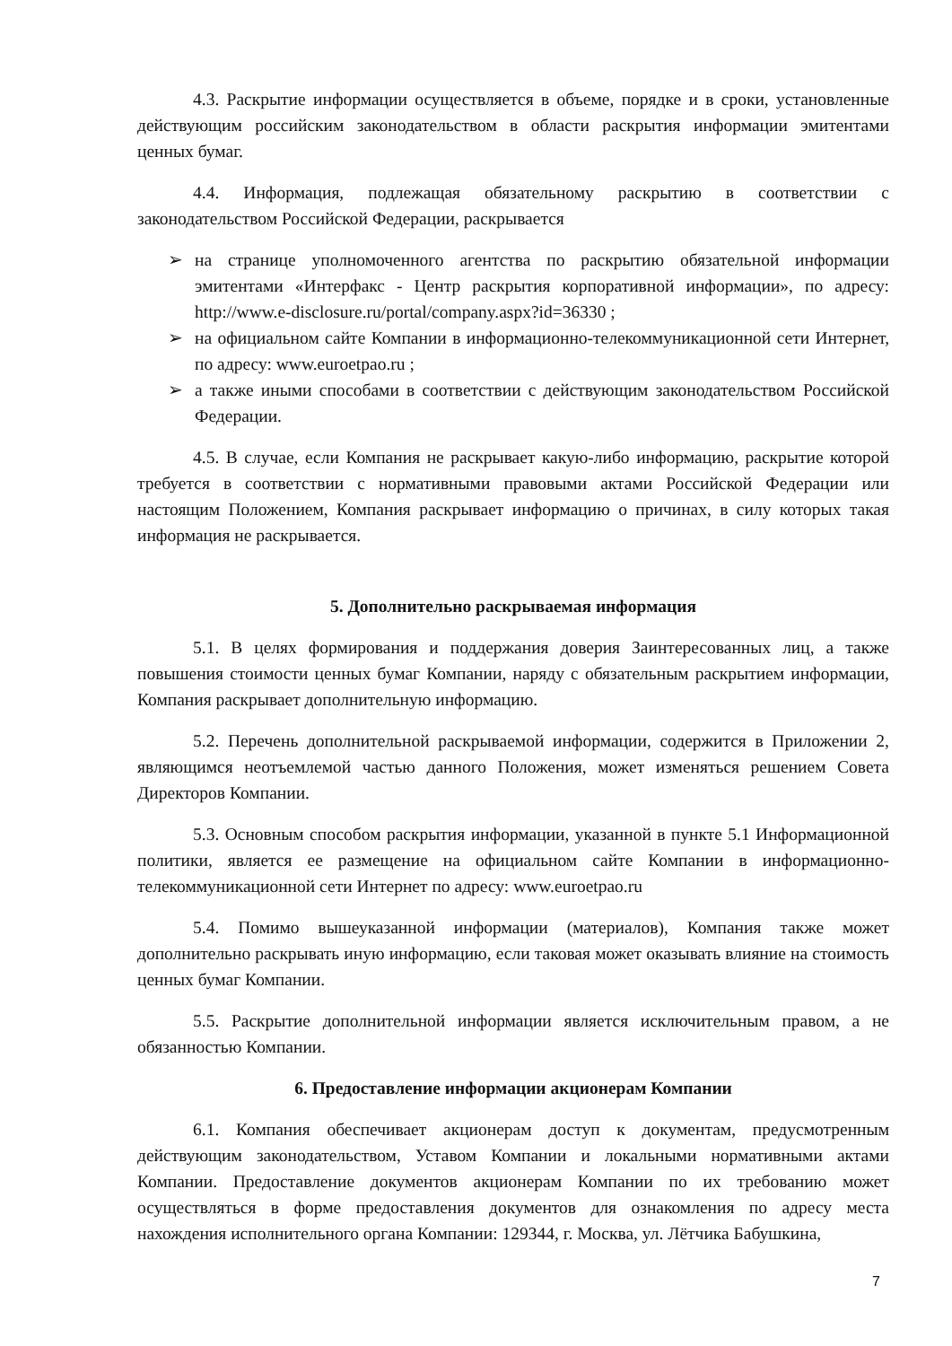4.3. Раскрытие информации осуществляется в объеме, порядке и в сроки, установленные действующим российским законодательством в области раскрытия информации эмитентами ценных бумаг.
4.4. Информация, подлежащая обязательному раскрытию в соответствии с законодательством Российской Федерации, раскрывается
➢ на странице уполномоченного агентства по раскрытию обязательной информации эмитентами «Интерфакс - Центр раскрытия корпоративной информации», по адресу: http://www.e-disclosure.ru/portal/company.aspx?id=36330 ;
➢ на официальном сайте Компании в информационно-телекоммуникационной сети Интернет, по адресу: www.euroetpao.ru ;
➢ а также иными способами в соответствии с действующим законодательством Российской Федерации.
4.5. В случае, если Компания не раскрывает какую-либо информацию, раскрытие которой требуется в соответствии с нормативными правовыми актами Российской Федерации или настоящим Положением, Компания раскрывает информацию о причинах, в силу которых такая информация не раскрывается.
5. Дополнительно раскрываемая информация
5.1. В целях формирования и поддержания доверия Заинтересованных лиц, а также повышения стоимости ценных бумаг Компании, наряду с обязательным раскрытием информации, Компания раскрывает дополнительную информацию.
5.2. Перечень дополнительной раскрываемой информации, содержится в Приложении 2, являющимся неотъемлемой частью данного Положения, может изменяться решением Совета Директоров Компании.
5.3. Основным способом раскрытия информации, указанной в пункте 5.1 Информационной политики, является ее размещение на официальном сайте Компании в информационно-телекоммуникационной сети Интернет по адресу: www.euroetpao.ru
5.4. Помимо вышеуказанной информации (материалов), Компания также может дополнительно раскрывать иную информацию, если таковая может оказывать влияние на стоимость ценных бумаг Компании.
5.5. Раскрытие дополнительной информации является исключительным правом, а не обязанностью Компании.
6. Предоставление информации акционерам Компании
6.1. Компания обеспечивает акционерам доступ к документам, предусмотренным действующим законодательством, Уставом Компании и локальными нормативными актами Компании. Предоставление документов акционерам Компании по их требованию может осуществляться в форме предоставления документов для ознакомления по адресу места нахождения исполнительного органа Компании: 129344, г. Москва, ул. Лётчика Бабушкина,
7